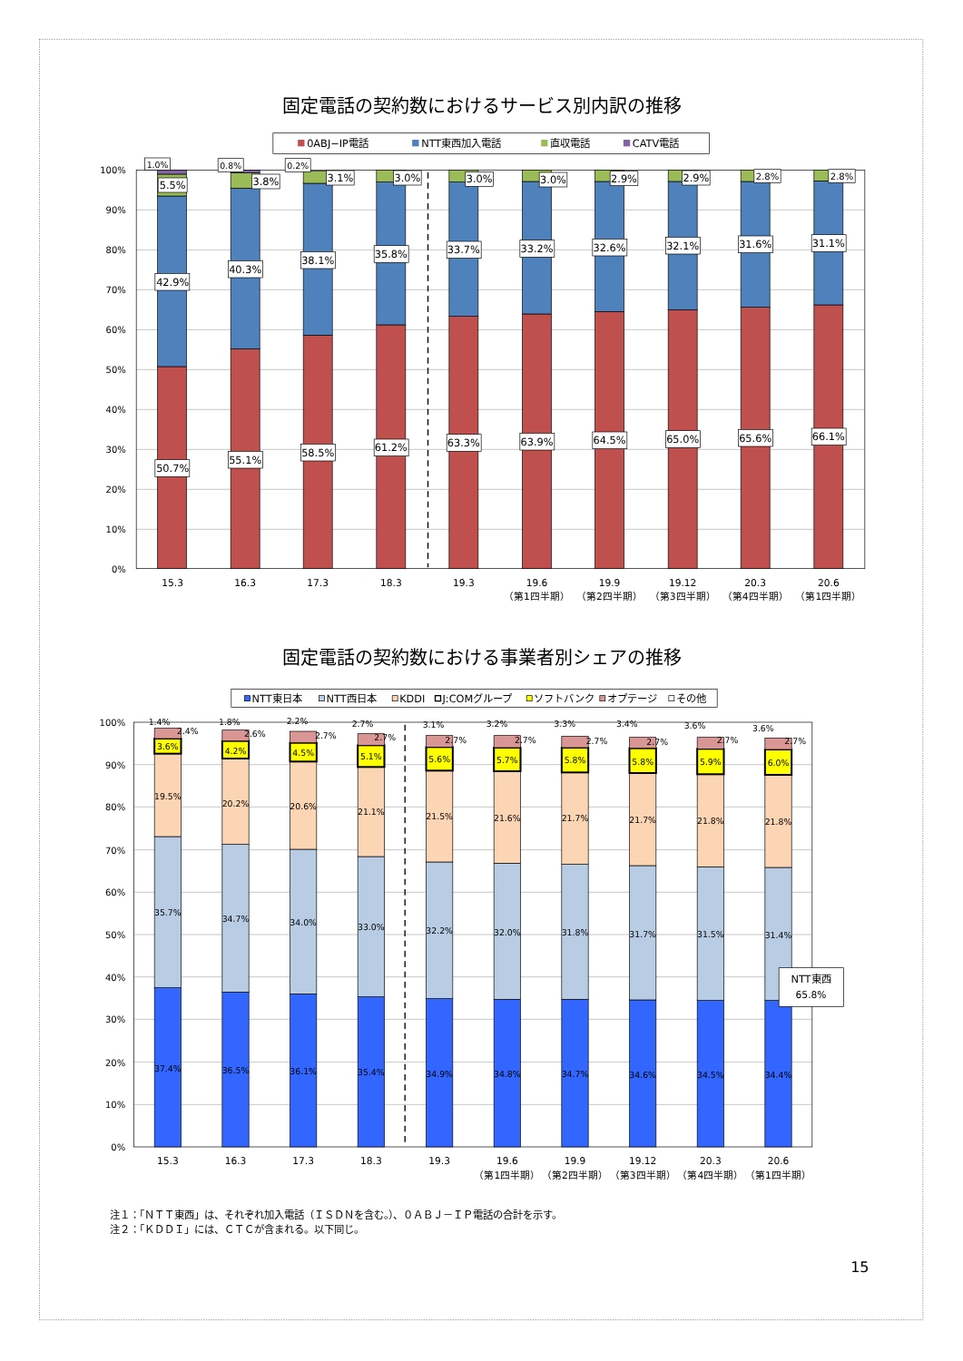固定電話の契約数におけるサービス別内訳の推移
0ABJ−IP電話
NTT東西加入電話
直収電話
CATV電話
100%
90%
80%
70%
60%
50%
40%
30%
20%
10%
0%
1.0%
5.5%
42.9%
50.7%
0.8%
3.8%
40.3%
55.1%
0.2%
3.1%
38.1%
58.5%
3.0%
35.8%
61.2%
3.0%
33.7%
63.3%
3.0%
33.2%
63.9%
2.9%
32.6%
64.5%
2.9%
32.1%
65.0%
2.8%
31.6%
65.6%
2.8%
31.1%
66.1%
15.3
16.3
17.3
18.3
19.3
19.6
（第1四半期）
19.9
（第2四半期）
19.12
（第3四半期）
20.3
（第4四半期）
20.6
（第1四半期）
固定電話の契約数における事業者別シェアの推移
NTT東日本
NTT西日本
KDDI
J:COMグループ
ソフトバンク
オプテージ
その他
100%
90%
80%
70%
60%
50%
40%
30%
20%
10%
0%
1.4%
2.4%
3.6%
19.5%
35.7%
37.4%
1.8%
2.6%
4.2%
20.2%
34.7%
36.5%
2.2%
2.7%
4.5%
20.6%
34.0%
36.1%
2.7%
2.7%
5.1%
21.1%
33.0%
35.4%
3.1%
2.7%
5.6%
21.5%
32.2%
34.9%
3.2%
2.7%
5.7%
21.6%
32.0%
34.8%
3.3%
2.7%
5.8%
21.7%
31.8%
34.7%
3.4%
2.7%
5.8%
21.7%
31.7%
34.6%
3.6%
2.7%
5.9%
21.8%
31.5%
34.5%
3.6%
2.7%
6.0%
21.8%
31.4%
34.4%
NTT東西
65.8%
15.3
16.3
17.3
18.3
19.3
19.6
（第1四半期）
19.9
（第2四半期）
19.12
（第3四半期）
20.3
（第4四半期）
20.6
（第1四半期）
注１：「ＮＴＴ東西」は、それぞれ加入電話（ＩＳＤＮを含む。）、０ＡＢＪ－ＩＰ電話の合計を示す。
注２：「ＫＤＤＩ」には、ＣＴＣが含まれる。以下同じ。
15